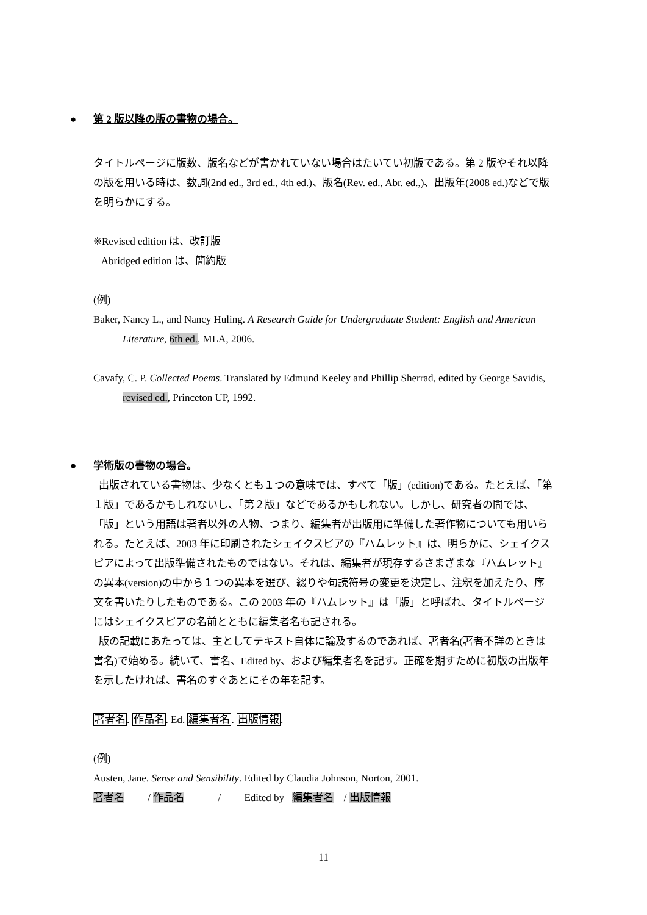● 第 2 版以降の版の書物の場合。
タイトルページに版数、版名などが書かれていない場合はたいてい初版である。第 2 版やそれ以降の版を用いる時は、数詞(2nd ed., 3rd ed., 4th ed.)、版名(Rev. ed., Abr. ed.,)、出版年(2008 ed.)などで版を明らかにする。
※Revised edition は、改訂版
Abridged edition は、簡約版
(例)
Baker, Nancy L., and Nancy Huling. A Research Guide for Undergraduate Student: English and American Literature, 6th ed., MLA, 2006.
Cavafy, C. P. Collected Poems. Translated by Edmund Keeley and Phillip Sherrad, edited by George Savidis, revised ed., Princeton UP, 1992.
● 学術版の書物の場合。
出版されている書物は、少なくとも１つの意味では、すべて「版」(edition)である。たとえば、「第１版」であるかもしれないし、「第２版」などであるかもしれない。しかし、研究者の間では、「版」という用語は著者以外の人物、つまり、編集者が出版用に準備した著作物についても用いられる。たとえば、2003 年に印刷されたシェイクスピアの『ハムレット』は、明らかに、シェイクスピアによって出版準備されたものではない。それは、編集者が現存するさまざまな『ハムレット』の異本(version)の中から１つの異本を選び、綴りや句読符号の変更を決定し、注釈を加えたり、序文を書いたりしたものである。この 2003 年の『ハムレット』は「版」と呼ばれ、タイトルページにはシェイクスピアの名前とともに編集者名も記される。
版の記載にあたっては、主としてテキスト自体に論及するのであれば、著者名(著者不詳のときは書名)で始める。続いて、書名、Edited by、および編集者名を記す。正確を期すために初版の出版年を示したければ、書名のすぐあとにその年を記す。
著者名. 作品名. Ed. 編集者名. 出版情報.
(例)
Austen, Jane. Sense and Sensibility. Edited by Claudia Johnson, Norton, 2001.
著者名 / 作品名 / Edited by 編集者名 / 出版情報
11